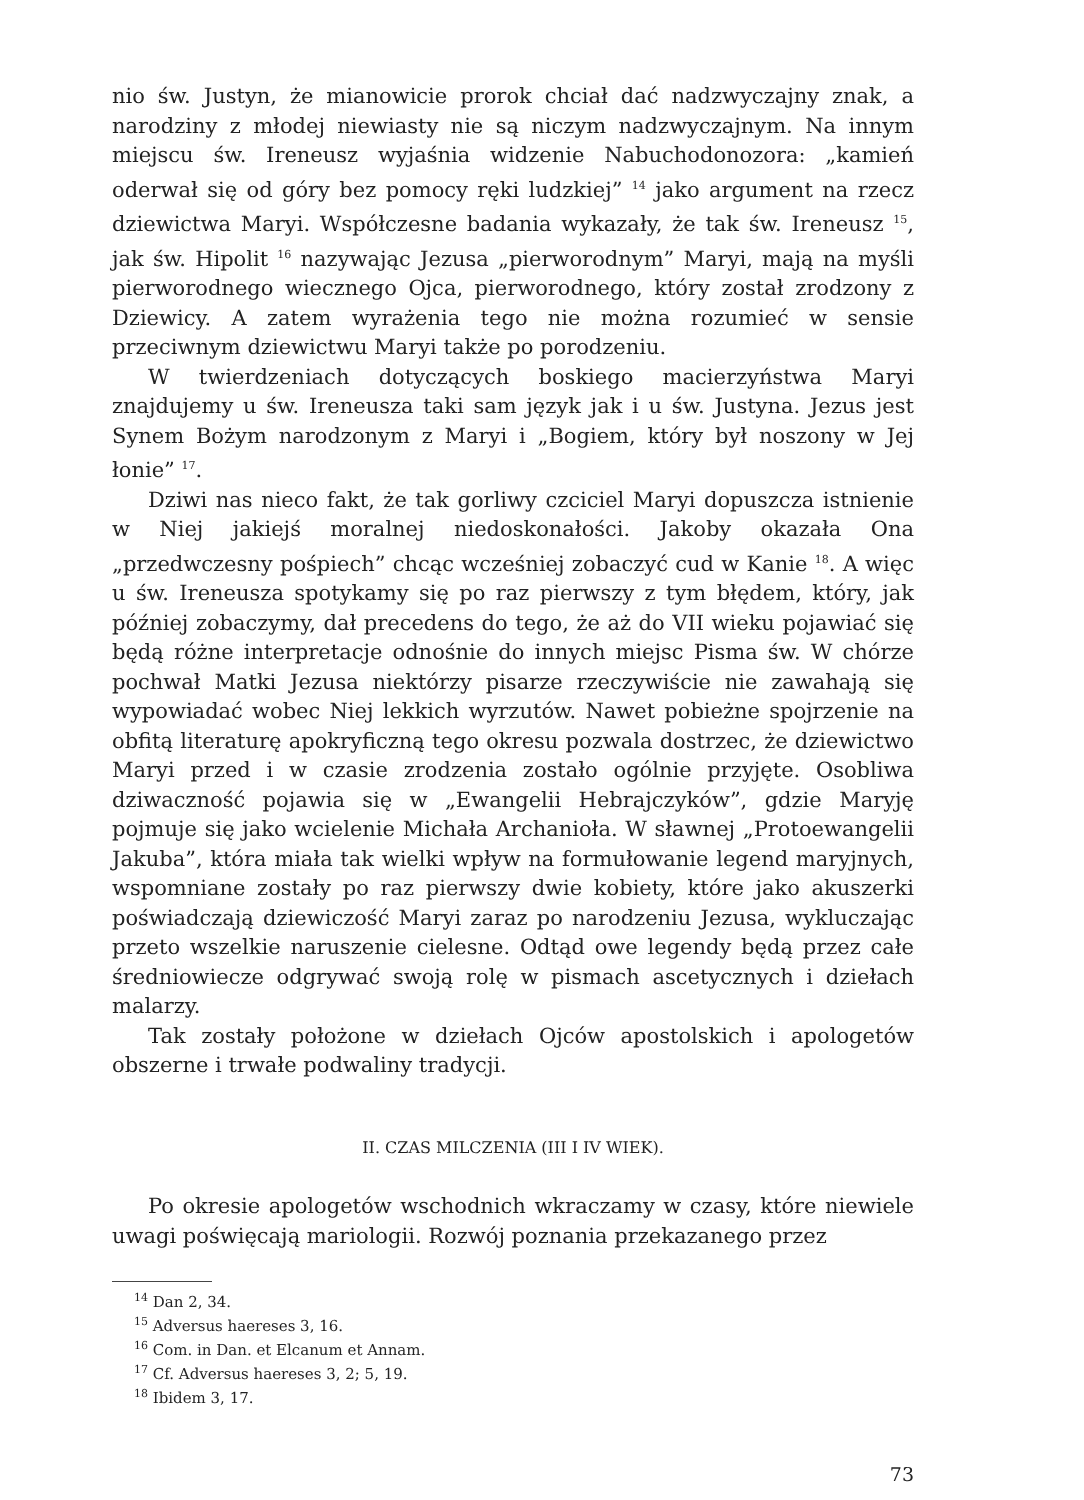nio św. Justyn, że mianowicie prorok chciał dać nadzwyczajny znak, a narodziny z młodej niewiasty nie są niczym nadzwyczajnym. Na innym miejscu św. Ireneusz wyjaśnia widzenie Nabuchodonozora: „kamień oderwał się od góry bez pomocy ręki ludzkiej” <sup>14</sup> jako argument na rzecz dziewictwa Maryi. Współczesne badania wykazały, że tak św. Ireneusz <sup>15</sup>, jak św. Hipolit <sup>16</sup> nazywając Jezusa „pierworodnym” Maryi, mają na myśli pierworodnego wiecznego Ojca, pierworodnego, który został zrodzony z Dziewicy. A zatem wyrażenia tego nie można rozumieć w sensie przeciwnym dziewictwu Maryi także po porodzeniu.
W twierdzeniach dotyczących boskiego macierzyństwa Maryi znajdujemy u św. Ireneusza taki sam język jak i u św. Justyna. Jezus jest Synem Bożym narodzonym z Maryi i „Bogiem, który był noszony w Jej łonie” <sup>17</sup>.
Dziwi nas nieco fakt, że tak gorliwy czciciel Maryi dopuszcza istnienie w Niej jakiejś moralnej niedoskonałości. Jakoby okazała Ona „przedwczesny pośpiech” chcąc wcześniej zobaczyć cud w Kanie <sup>18</sup>. A więc u św. Ireneusza spotykamy się po raz pierwszy z tym błędem, który, jak później zobaczymy, dał precedens do tego, że aż do VII wieku pojawiać się będą różne interpretacje odnośnie do innych miejsc Pisma św. W chórze pochwał Matki Jezusa niektórzy pisarze rzeczywiście nie zawahają się wypowiadać wobec Niej lekkich wyrzutów. Nawet pobieżne spojrzenie na obfitą literaturę apokryficzną tego okresu pozwala dostrzec, że dziewictwo Maryi przed i w czasie zrodzenia zostało ogólnie przyjęte. Osobliwa dziwaczność pojawia się w „Ewangelii Hebrajczyków”, gdzie Maryję pojmuje się jako wcielenie Michała Archanioła. W sławnej „Protoewangelii Jakuba”, która miała tak wielki wpływ na formułowanie legend maryjnych, wspomniane zostały po raz pierwszy dwie kobiety, które jako akuszerki poświadczają dziewiczość Maryi zaraz po narodzeniu Jezusa, wykluczając przeto wszelkie naruszenie cielesne. Odtąd owe legendy będą przez całe średniowiecze odgrywać swoją rolę w pismach ascetycznych i dziełach malarzy.
Tak zostały położone w dziełach Ojców apostolskich i apologetów obszerne i trwałe podwaliny tradycji.
II. CZAS MILCZENIA (III I IV WIEK).
Po okresie apologetów wschodnich wkraczamy w czasy, które niewiele uwagi poświęcają mariologii. Rozwój poznania przekazanego przez
<sup>14</sup> Dan 2, 34.
<sup>15</sup> Adversus haereses 3, 16.
<sup>16</sup> Com. in Dan. et Elcanum et Annam.
<sup>17</sup> Cf. Adversus haereses 3, 2; 5, 19.
<sup>18</sup> Ibidem 3, 17.
73